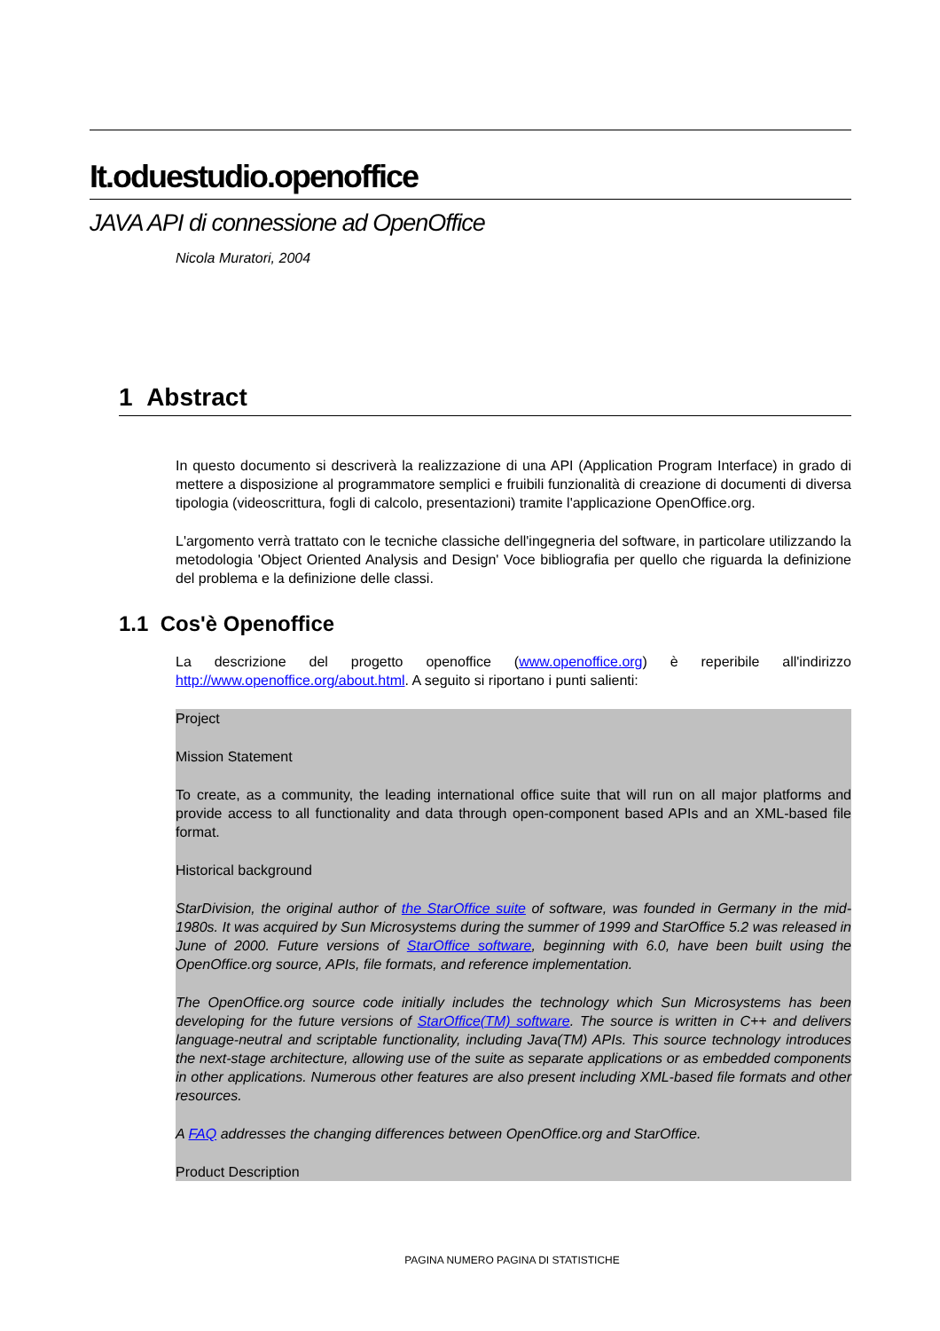It.oduestudio.openoffice
JAVA API di connessione ad OpenOffice
Nicola Muratori, 2004
1 Abstract
In questo documento si descriverà la realizzazione di una API (Application Program Interface) in grado di mettere a disposizione al programmatore semplici e fruibili funzionalità di creazione di documenti di diversa tipologia (videoscrittura, fogli di calcolo, presentazioni) tramite l'applicazione OpenOffice.org.
L'argomento verrà trattato con le tecniche classiche dell'ingegneria del software, in particolare utilizzando la metodologia 'Object Oriented Analysis and Design' Voce bibliografia per quello che riguarda la definizione del problema e la definizione delle classi.
1.1 Cos'è Openoffice
La descrizione del progetto openoffice (www.openoffice.org) è reperibile all'indirizzo http://www.openoffice.org/about.html. A seguito si riportano i punti salienti:
Project
Mission Statement
To create, as a community, the leading international office suite that will run on all major platforms and provide access to all functionality and data through open-component based APIs and an XML-based file format.
Historical background
StarDivision, the original author of the StarOffice suite of software, was founded in Germany in the mid-1980s. It was acquired by Sun Microsystems during the summer of 1999 and StarOffice 5.2 was released in June of 2000. Future versions of StarOffice software, beginning with 6.0, have been built using the OpenOffice.org source, APIs, file formats, and reference implementation.
The OpenOffice.org source code initially includes the technology which Sun Microsystems has been developing for the future versions of StarOffice(TM) software. The source is written in C++ and delivers language-neutral and scriptable functionality, including Java(TM) APIs. This source technology introduces the next-stage architecture, allowing use of the suite as separate applications or as embedded components in other applications. Numerous other features are also present including XML-based file formats and other resources.
A FAQ addresses the changing differences between OpenOffice.org and StarOffice.
Product Description
PAGINA NUMERO PAGINA DI STATISTICHE